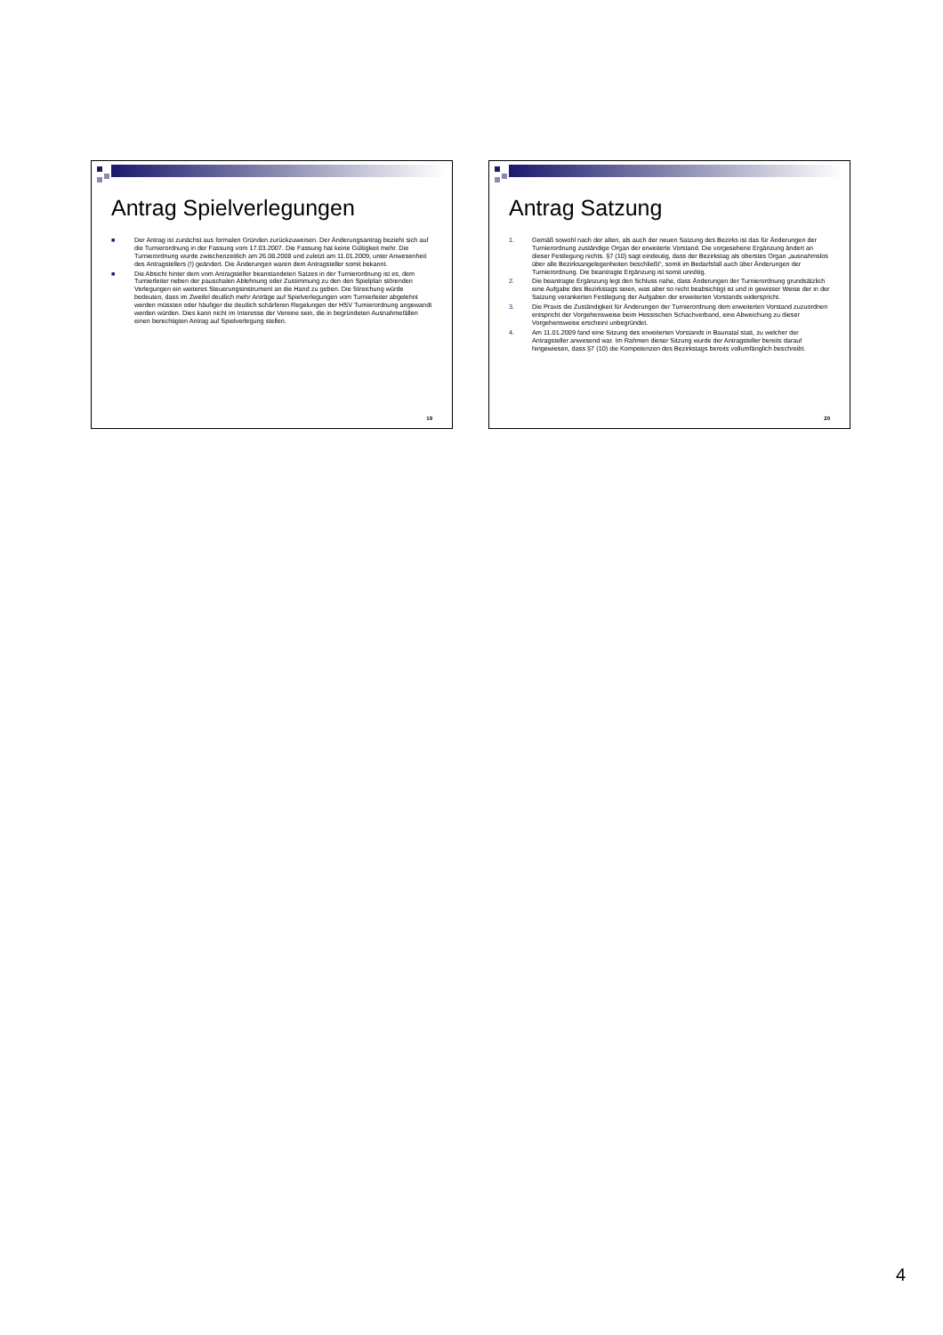Antrag Spielverlegungen
■ Der Antrag ist zunächst aus formalen Gründen zurückzuweisen. Der Änderungsantrag bezieht sich auf die Turnierordnung in der Fassung vom 17.03.2007. Die Fassung hat keine Gültigkeit mehr. Die Turnierordnung wurde zwischenzeitlich am 26.08.2008 und zuletzt am 11.01.2009, unter Anwesenheit des Antragstellers (!) geändert. Die Änderungen waren dem Antragsteller somit bekannt.
■ Die Absicht hinter dem vom Antragsteller beanstandeten Satzes in der Turnierordnung ist es, dem Turnierleiter neben der pauschalen Ablehnung oder Zustimmung zu den den Spielplan störenden Verlegungen ein weiteres Steuerungsinstrument an die Hand zu geben. Die Streichung würde bedeuten, dass im Zweifel deutlich mehr Anträge auf Spielverlegungen vom Turnierleiter abgelehnt werden müssten oder häufiger die deutlich schärferen Regelungen der HSV Turnierordnung angewandt werden würden. Dies kann nicht im Interesse der Vereine sein, die in begründeten Ausnahmefällen einen berechtigten Antrag auf Spielverlegung stellen.
19
Antrag Satzung
1. Gemäß sowohl nach der alten, als auch der neuen Satzung des Bezirks ist das für Änderungen der Turnierordnung zuständige Organ der erweiterte Vorstand. Die vorgesehene Ergänzung ändert an dieser Festlegung nichts. §7 (10) sagt eindeutig, dass der Bezirkstag als oberstes Organ „ausnahmslos über alle Bezirksangelegenheiten beschließt“, somit im Bedarfsfall auch über Änderungen der Turnierordnung. Die beantragte Ergänzung ist somit unnötig.
2. Die beantragte Ergänzung legt den Schluss nahe, dass Änderungen der Turnierordnung grundsätzlich eine Aufgabe des Bezirkstags seien, was aber so nicht beabsichtigt ist und in gewisser Weise der in der Satzung verankerten Festlegung der Aufgaben der erweiterten Vorstands widerspricht.
3. Die Praxis die Zuständigkeit für Änderungen der Turnierordnung dem erweiterten Vorstand zuzuordnen entspricht der Vorgehensweise beim Hessischen Schachverband, eine Abweichung zu dieser Vorgehensweise erscheint unbegründet.
4. Am 11.01.2009 fand eine Sitzung des erweiterten Vorstands in Baunatal statt, zu welcher der Antragsteller anwesend war. Im Rahmen dieser Sitzung wurde der Antragsteller bereits darauf hingewiesen, dass §7 (10) die Kompetenzen des Bezirkstags bereits vollumfänglich beschreibt.
20
4